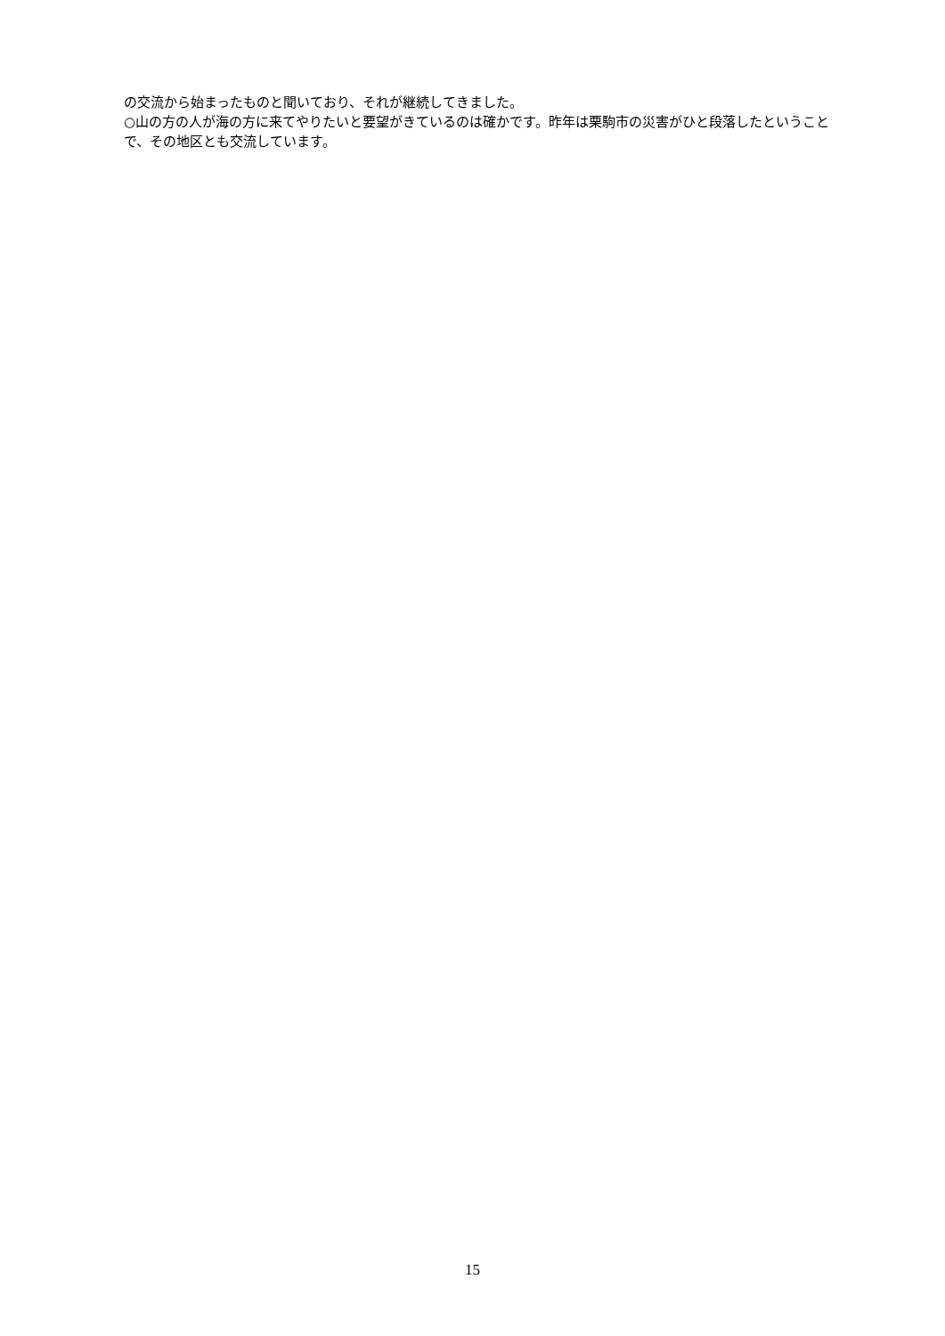の交流から始まったものと聞いており、それが継続してきました。
○山の方の人が海の方に来てやりたいと要望がきているのは確かです。昨年は栗駒市の災害がひと段落したということで、その地区とも交流しています。
15